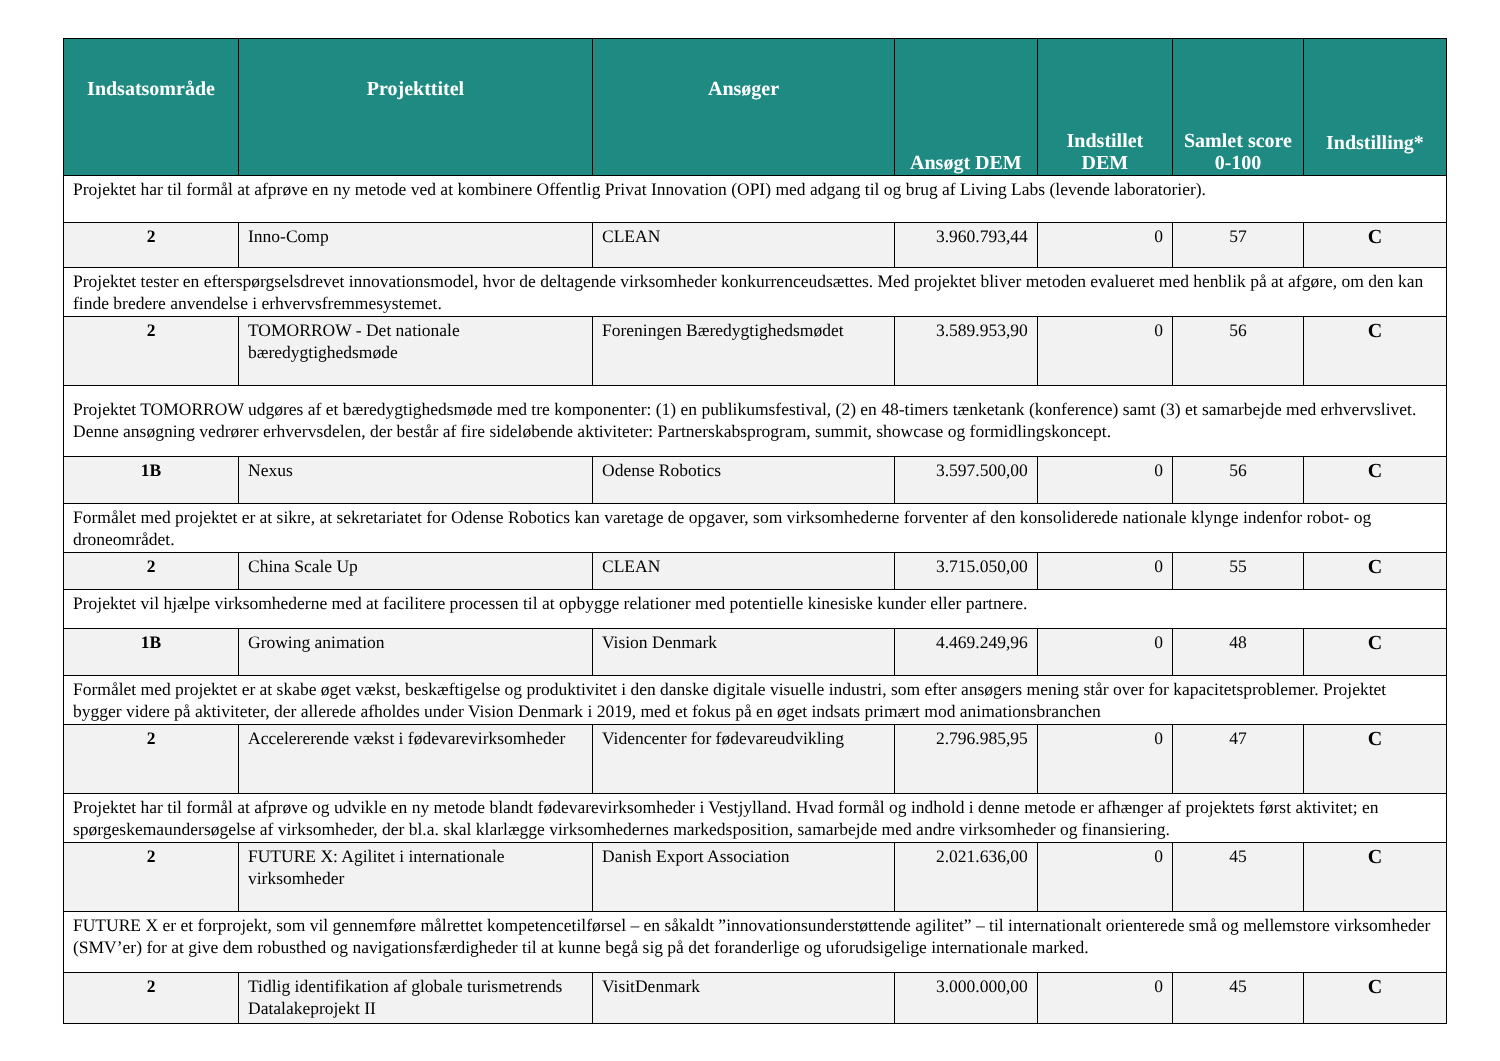| Indsatsområde | Projekttitel | Ansøger | Ansøgt DEM | Indstillet DEM | Samlet score 0-100 | Indstilling* |
| --- | --- | --- | --- | --- | --- | --- |
| Projektet har til formål at afprøve en ny metode ved at kombinere Offentlig Privat Innovation (OPI) med adgang til og brug af Living Labs (levende laboratorier). | | | | | | |
| 2 | Inno-Comp | CLEAN | 3.960.793,44 | 0 | 57 | C |
| Projektet tester en efterspørgselsdrevet innovationsmodel, hvor de deltagende virksomheder konkurrenceudsættes. Med projektet bliver metoden evalueret med henblik på at afgøre, om den kan finde bredere anvendelse i erhvervsfremmesystemet. | | | | | | |
| 2 | TOMORROW - Det nationale bæredygtighedsmøde | Foreningen Bæredygtighedsmødet | 3.589.953,90 | 0 | 56 | C |
| Projektet TOMORROW udgøres af et bæredygtighedsmøde med tre komponenter: (1) en publikumsfestival, (2) en 48-timers tænketank (konference) samt (3) et samarbejde med erhvervslivet. Denne ansøgning vedrører erhvervsdelen, der består af fire sideløbende aktiviteter: Partnerskabsprogram, summit, showcase og formidlingskoncept. | | | | | | |
| 1B | Nexus | Odense Robotics | 3.597.500,00 | 0 | 56 | C |
| Formålet med projektet er at sikre, at sekretariatet for Odense Robotics kan varetage de opgaver, som virksomhederne forventer af den konsoliderede nationale klynge indenfor robot- og droneområdet. | | | | | | |
| 2 | China Scale Up | CLEAN | 3.715.050,00 | 0 | 55 | C |
| Projektet vil hjælpe virksomhederne med at facilitere processen til at opbygge relationer med potentielle kinesiske kunder eller partnere. | | | | | | |
| 1B | Growing animation | Vision Denmark | 4.469.249,96 | 0 | 48 | C |
| Formålet med projektet er at skabe øget vækst, beskæftigelse og produktivitet i den danske digitale visuelle industri, som efter ansøgers mening står over for kapacitetsproblemer. Projektet bygger videre på aktiviteter, der allerede afholdes under Vision Denmark i 2019, med et fokus på en øget indsats primært mod animationsbranchen | | | | | | |
| 2 | Accelererende vækst i fødevarevirksomheder | Videncenter for fødevareudvikling | 2.796.985,95 | 0 | 47 | C |
| Projektet har til formål at afprøve og udvikle en ny metode blandt fødevarevirksomheder i Vestjylland. Hvad formål og indhold i denne metode er afhænger af projektets først aktivitet; en spørgeskemaundersøgelse af virksomheder, der bl.a. skal klarlægge virksomhedernes markedsposition, samarbejde med andre virksomheder og finansiering. | | | | | | |
| 2 | FUTURE X: Agilitet i internationale virksomheder | Danish Export Association | 2.021.636,00 | 0 | 45 | C |
| FUTURE X er et forprojekt, som vil gennemføre målrettet kompetencetilførsel – en såkaldt ”innovationsunderstøttende agilitet” – til internationalt orienterede små og mellemstore virksomheder (SMV’er) for at give dem robusthed og navigationsfærdigheder til at kunne begå sig på det foranderlige og uforudsigelige internationale marked. | | | | | | |
| 2 | Tidlig identifikation af globale turismetrends Datalakeprojekt II | VisitDenmark | 3.000.000,00 | 0 | 45 | C |